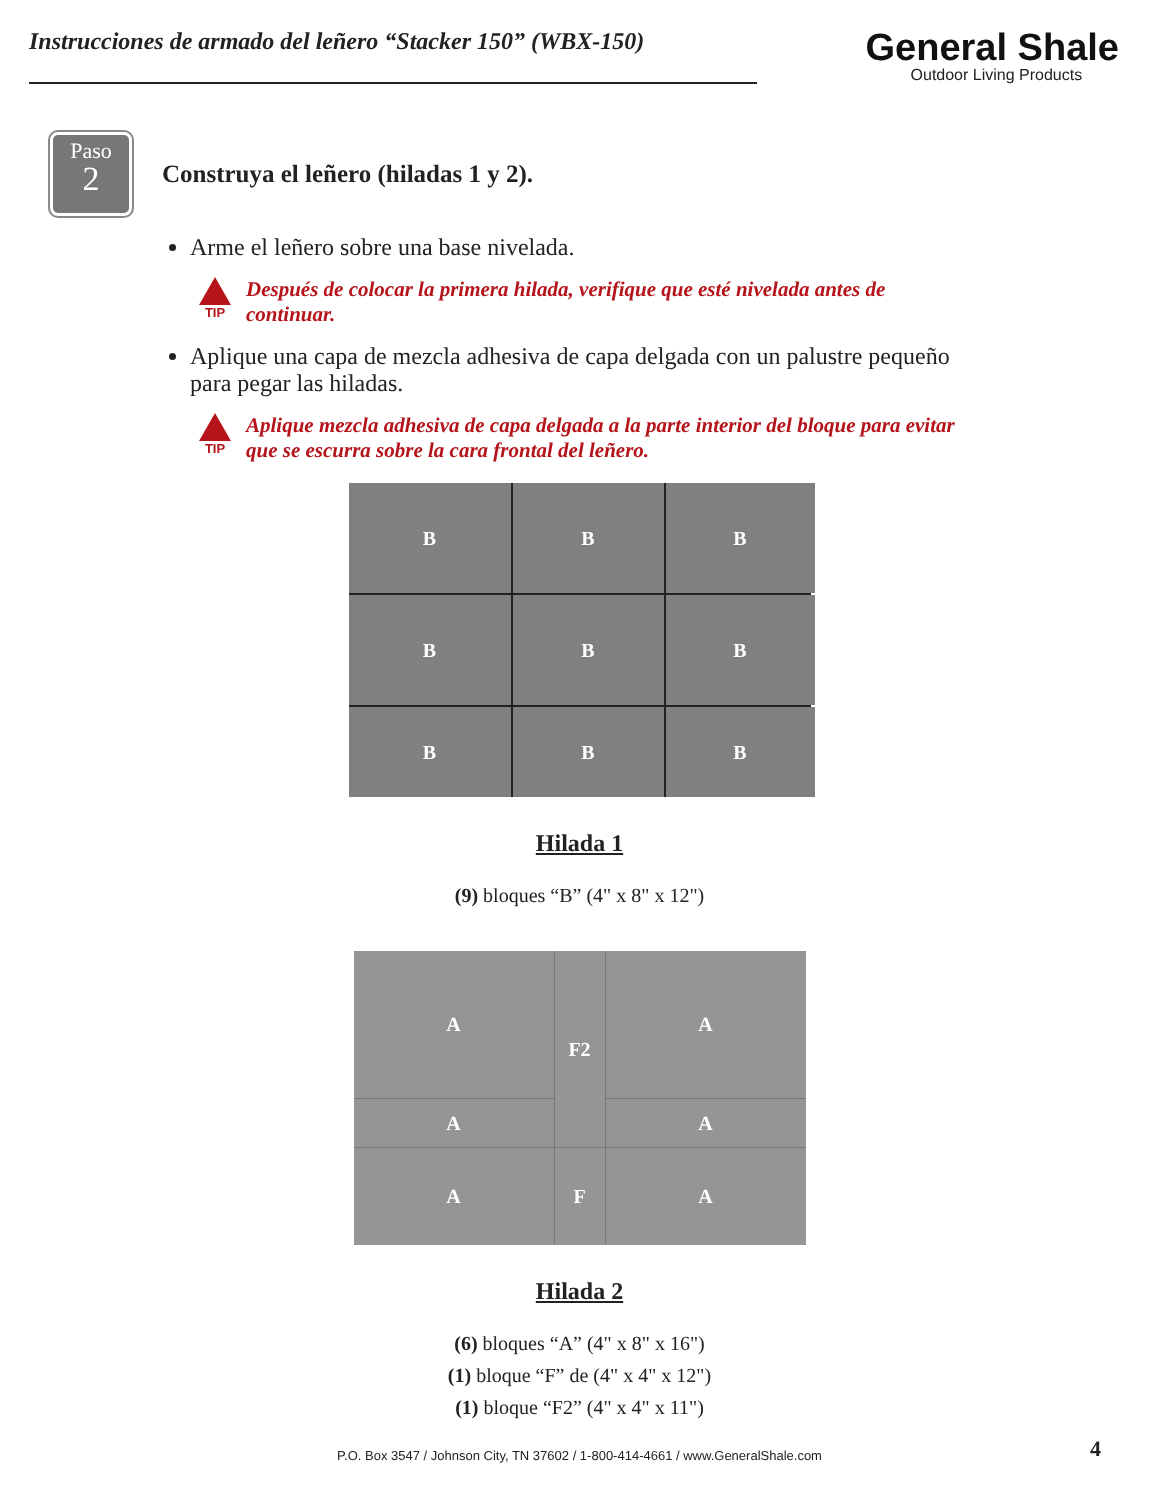Instrucciones de armado del leñero “Stacker 150” (WBX-150)
General Shale
Outdoor Living Products
Paso
2
Construya el leñero (hiladas 1 y 2).
Arme el leñero sobre una base nivelada.
TIP
Después de colocar la primera hilada, verifique que esté nivelada antes de continuar.
Aplique una capa de mezcla adhesiva de capa delgada con un palustre pequeño para pegar las hiladas.
TIP
Aplique mezcla adhesiva de capa delgada a la parte interior del bloque para evitar que se escurra sobre la cara frontal del leñero.
B
B
B
B
B
B
B
B
B
Hilada 1
(9) bloques “B” (4" x 8" x 12")
A
F2
A
A
A
A
F
A
Hilada 2
(6) bloques “A” (4" x 8" x 16")
(1) bloque “F” de (4" x 4" x 12")
(1) bloque “F2” (4" x 4" x 11")
P.O. Box 3547 / Johnson City, TN 37602 / 1-800-414-4661 / www.GeneralShale.com 4